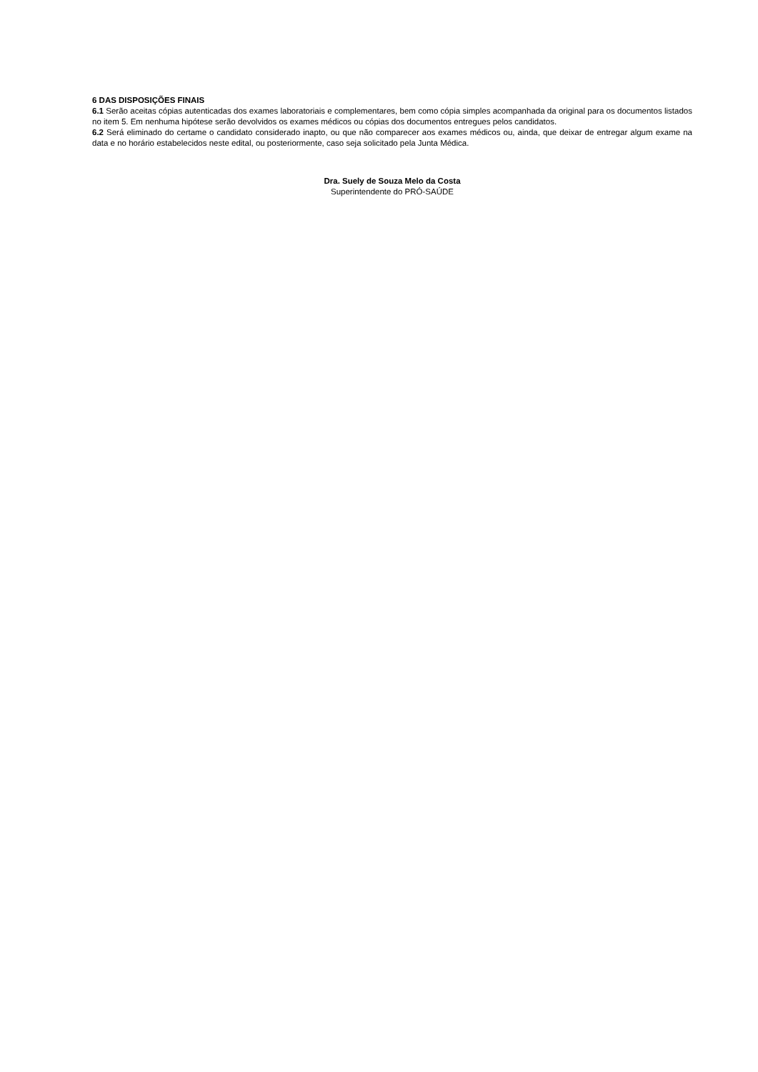6 DAS DISPOSIÇÕES FINAIS
6.1 Serão aceitas cópias autenticadas dos exames laboratoriais e complementares, bem como cópia simples acompanhada da original para os documentos listados no item 5. Em nenhuma hipótese serão devolvidos os exames médicos ou cópias dos documentos entregues pelos candidatos.
6.2 Será eliminado do certame o candidato considerado inapto, ou que não comparecer aos exames médicos ou, ainda, que deixar de entregar algum exame na data e no horário estabelecidos neste edital, ou posteriormente, caso seja solicitado pela Junta Médica.
Dra. Suely de Souza Melo da Costa
Superintendente do PRÓ-SAÚDE